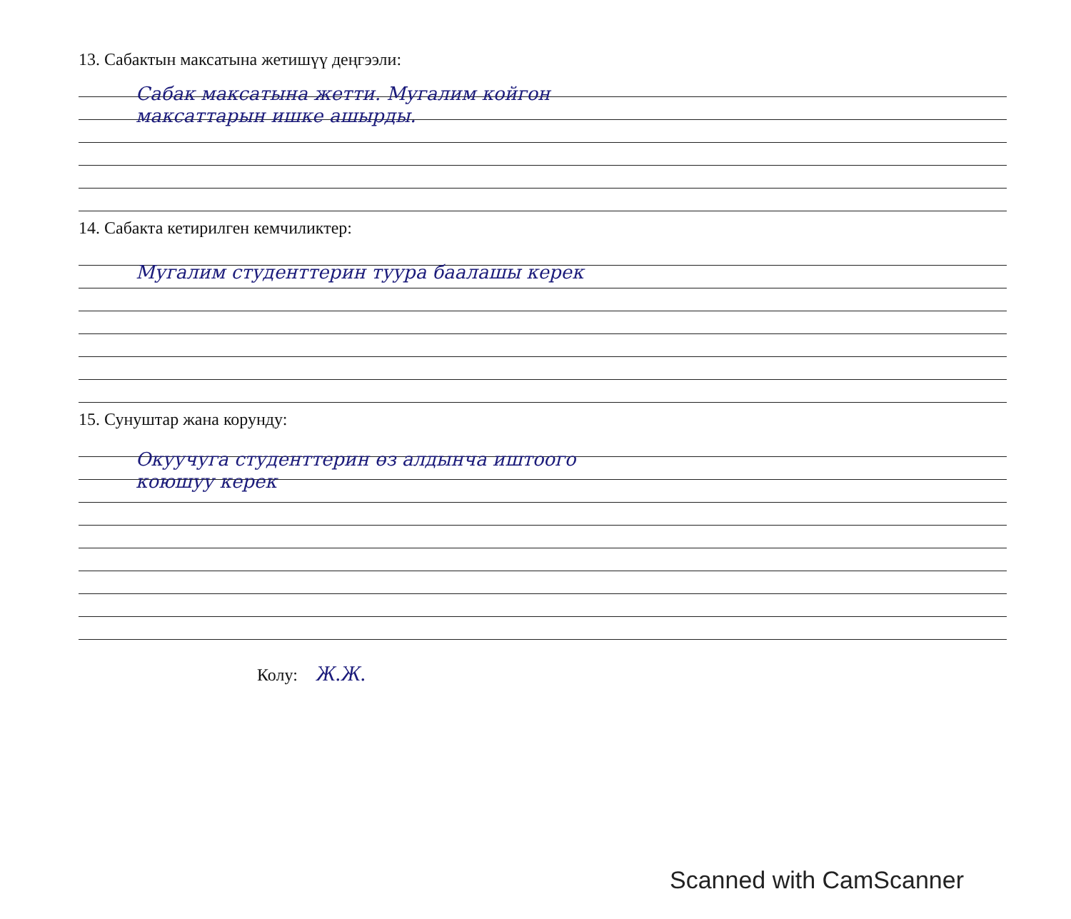13. Сабактын максатына жетишүү деңгээли:
Сабак максатына жетти. Мугалим койгон
максаттарын ишке ашырды.
14. Сабакта кетирилген кемчиликтер:
Мугалим студенттерин туура баалашы керек
15. Сунуштар жана корунду:
Окуучуга студенттерин өз алдынча иштоого
коюшуу керек
Колу: Ж.Ж.
Scanned with CamScanner